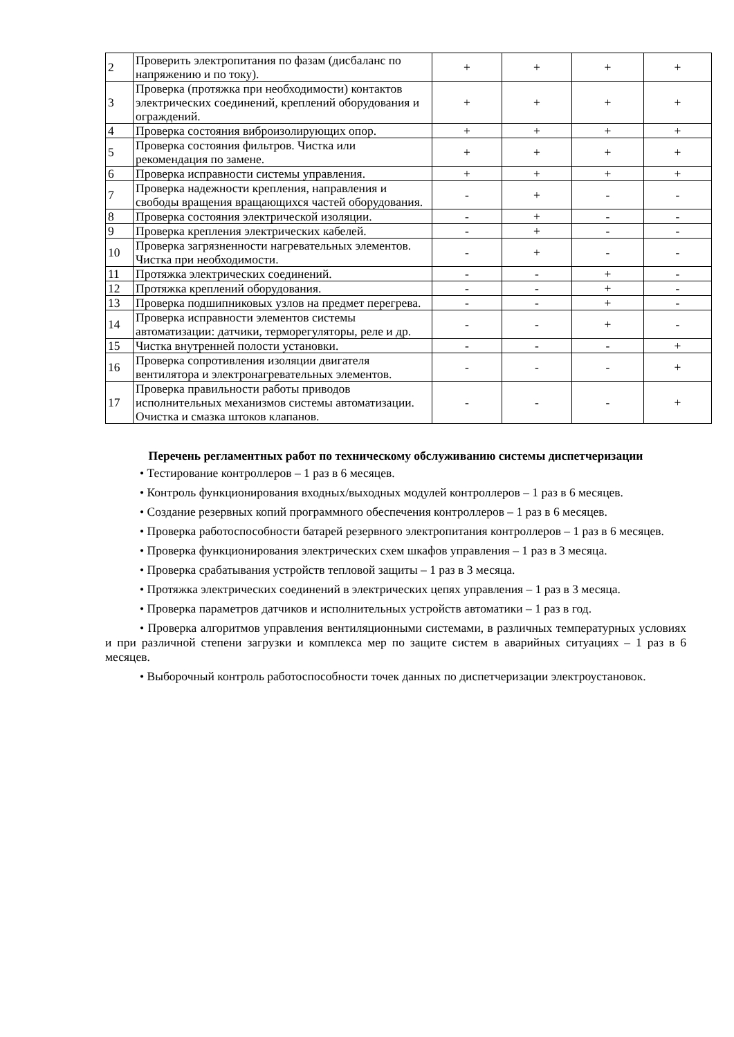| 2 | Проверить электропитания по фазам (дисбаланс по напряжению и по току). | + | + | + | + |
| 3 | Проверка (протяжка при необходимости) контактов электрических соединений, креплений оборудования и ограждений. | + | + | + | + |
| 4 | Проверка состояния виброизолирующих опор. | + | + | + | + |
| 5 | Проверка состояния фильтров. Чистка или рекомендация по замене. | + | + | + | + |
| 6 | Проверка исправности системы управления. | + | + | + | + |
| 7 | Проверка надежности крепления, направления и свободы вращения вращающихся частей оборудования. | - | + | - | - |
| 8 | Проверка состояния электрической изоляции. | - | + | - | - |
| 9 | Проверка крепления электрических кабелей. | - | + | - | - |
| 10 | Проверка загрязненности нагревательных элементов. Чистка при необходимости. | - | + | - | - |
| 11 | Протяжка электрических соединений. | - | - | + | - |
| 12 | Протяжка креплений оборудования. | - | - | + | - |
| 13 | Проверка подшипниковых узлов на предмет перегрева. | - | - | + | - |
| 14 | Проверка исправности элементов системы автоматизации: датчики, терморегуляторы, реле и др. | - | - | + | - |
| 15 | Чистка внутренней полости установки. | - | - | - | + |
| 16 | Проверка сопротивления изоляции двигателя вентилятора и электронагревательных элементов. | - | - | - | + |
| 17 | Проверка правильности работы приводов исполнительных механизмов системы автоматизации. Очистка и смазка штоков клапанов. | - | - | - | + |
Перечень регламентных работ по техническому обслуживанию системы диспетчеризации
• Тестирование контроллеров – 1 раз в 6 месяцев.
• Контроль функционирования входных/выходных модулей контроллеров – 1 раз в 6 месяцев.
• Создание резервных копий программного обеспечения контроллеров – 1 раз в 6 месяцев.
• Проверка работоспособности батарей резервного электропитания контроллеров – 1 раз в 6 месяцев.
• Проверка функционирования электрических схем шкафов управления – 1 раз в 3 месяца.
• Проверка срабатывания устройств тепловой защиты – 1 раз в 3 месяца.
• Протяжка электрических соединений в электрических цепях управления – 1 раз в 3 месяца.
• Проверка параметров датчиков и исполнительных устройств автоматики – 1 раз в год.
• Проверка алгоритмов управления вентиляционными системами, в различных температурных условиях и при различной степени загрузки и комплекса мер по защите систем в аварийных ситуациях – 1 раз в 6 месяцев.
• Выборочный контроль работоспособности точек данных по диспетчеризации электроустановок.